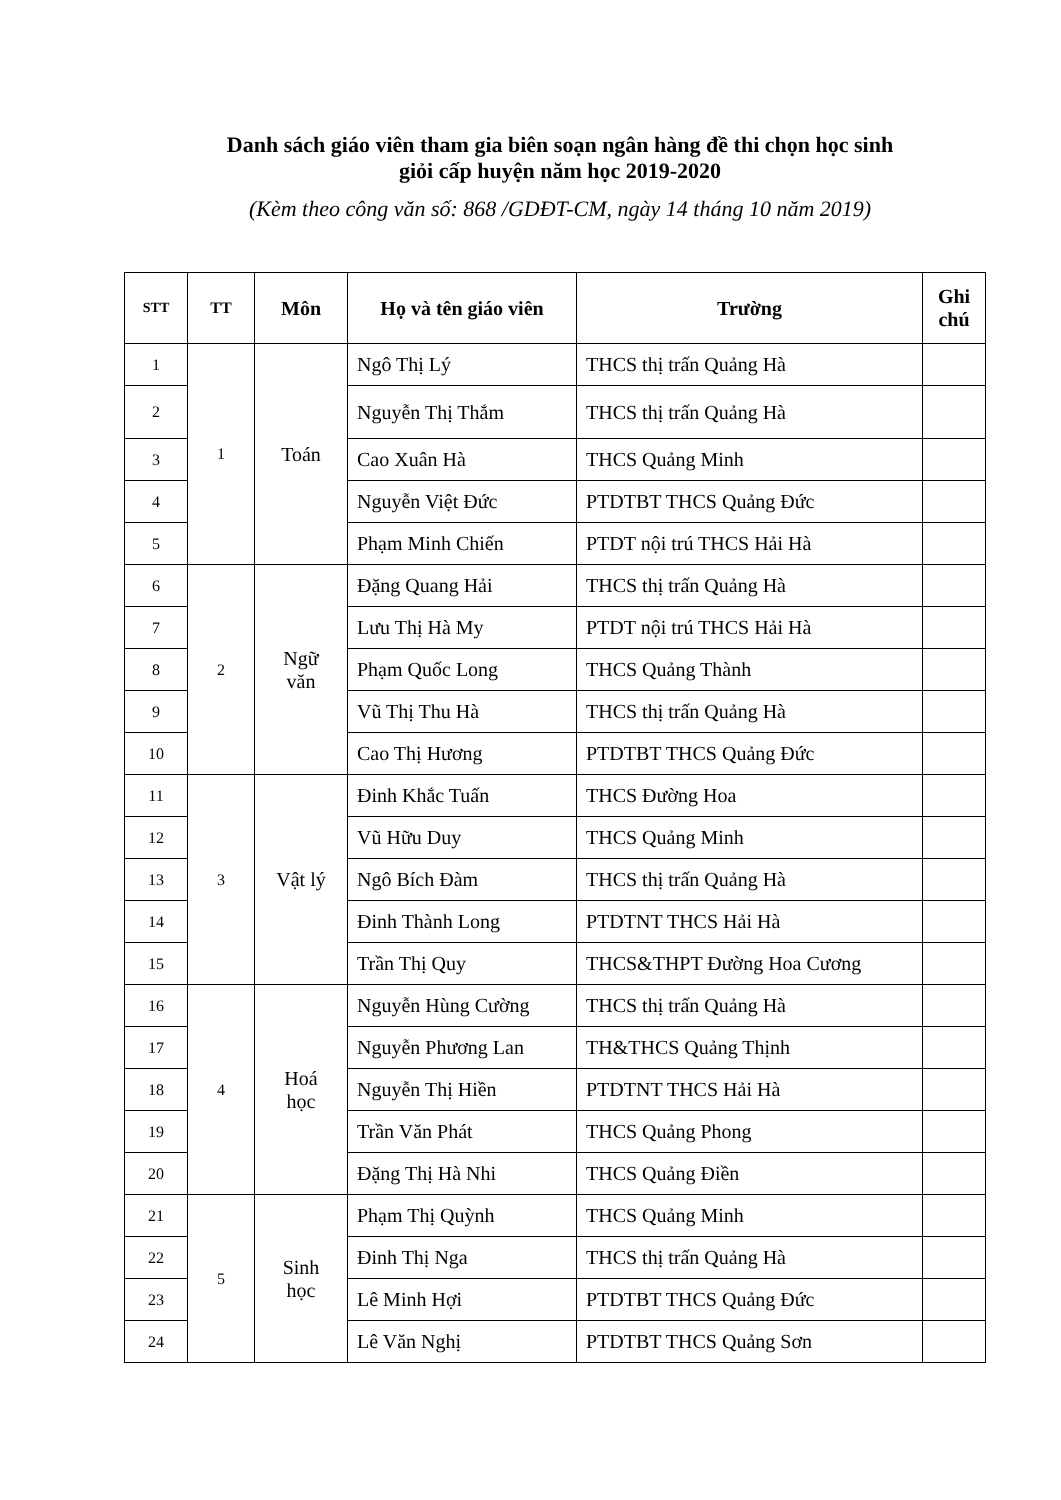Danh sách giáo viên tham gia biên soạn ngân hàng đề thi chọn học sinh
giỏi cấp huyện năm học 2019-2020
(Kèm theo công văn số: 868 /GDĐT-CM, ngày 14 tháng 10 năm 2019)
| STT | TT | Môn | Họ và tên giáo viên | Trường | Ghi chú |
| --- | --- | --- | --- | --- | --- |
| 1 | 1 | Toán | Ngô Thị Lý | THCS thị trấn Quảng Hà | |
| 2 | | | Nguyễn Thị Thắm | THCS thị trấn Quảng Hà | |
| 3 | | | Cao Xuân Hà | THCS Quảng Minh | |
| 4 | | | Nguyễn Việt Đức | PTDTBT THCS Quảng Đức | |
| 5 | | | Phạm Minh Chiến | PTDT nội trú THCS Hải Hà | |
| 6 | 2 | Ngữ văn | Đặng Quang Hải | THCS thị trấn Quảng Hà | |
| 7 | | | Lưu Thị Hà My | PTDT nội trú THCS Hải Hà | |
| 8 | | | Phạm Quốc Long | THCS Quảng Thành | |
| 9 | | | Vũ Thị Thu Hà | THCS thị trấn Quảng Hà | |
| 10 | | | Cao Thị Hương | PTDTBT THCS Quảng Đức | |
| 11 | 3 | Vật lý | Đinh Khắc Tuấn | THCS Đường Hoa | |
| 12 | | | Vũ Hữu Duy | THCS Quảng Minh | |
| 13 | | | Ngô Bích Đàm | THCS thị trấn Quảng Hà | |
| 14 | | | Đinh Thành Long | PTDTNT THCS Hải Hà | |
| 15 | | | Trần Thị Quy | THCS&THPT Đường Hoa Cương | |
| 16 | 4 | Hoá học | Nguyễn Hùng Cường | THCS thị trấn Quảng Hà | |
| 17 | | | Nguyễn Phương Lan | TH&THCS Quảng Thịnh | |
| 18 | | | Nguyễn Thị Hiền | PTDTNT THCS Hải Hà | |
| 19 | | | Trần Văn Phát | THCS Quảng Phong | |
| 20 | | | Đặng Thị Hà Nhi | THCS Quảng Điền | |
| 21 | 5 | Sinh học | Phạm Thị Quỳnh | THCS Quảng Minh | |
| 22 | | | Đinh Thị Nga | THCS thị trấn Quảng Hà | |
| 23 | | | Lê Minh Hợi | PTDTBT THCS Quảng Đức | |
| 24 | | | Lê Văn Nghị | PTDTBT THCS Quảng Sơn | |